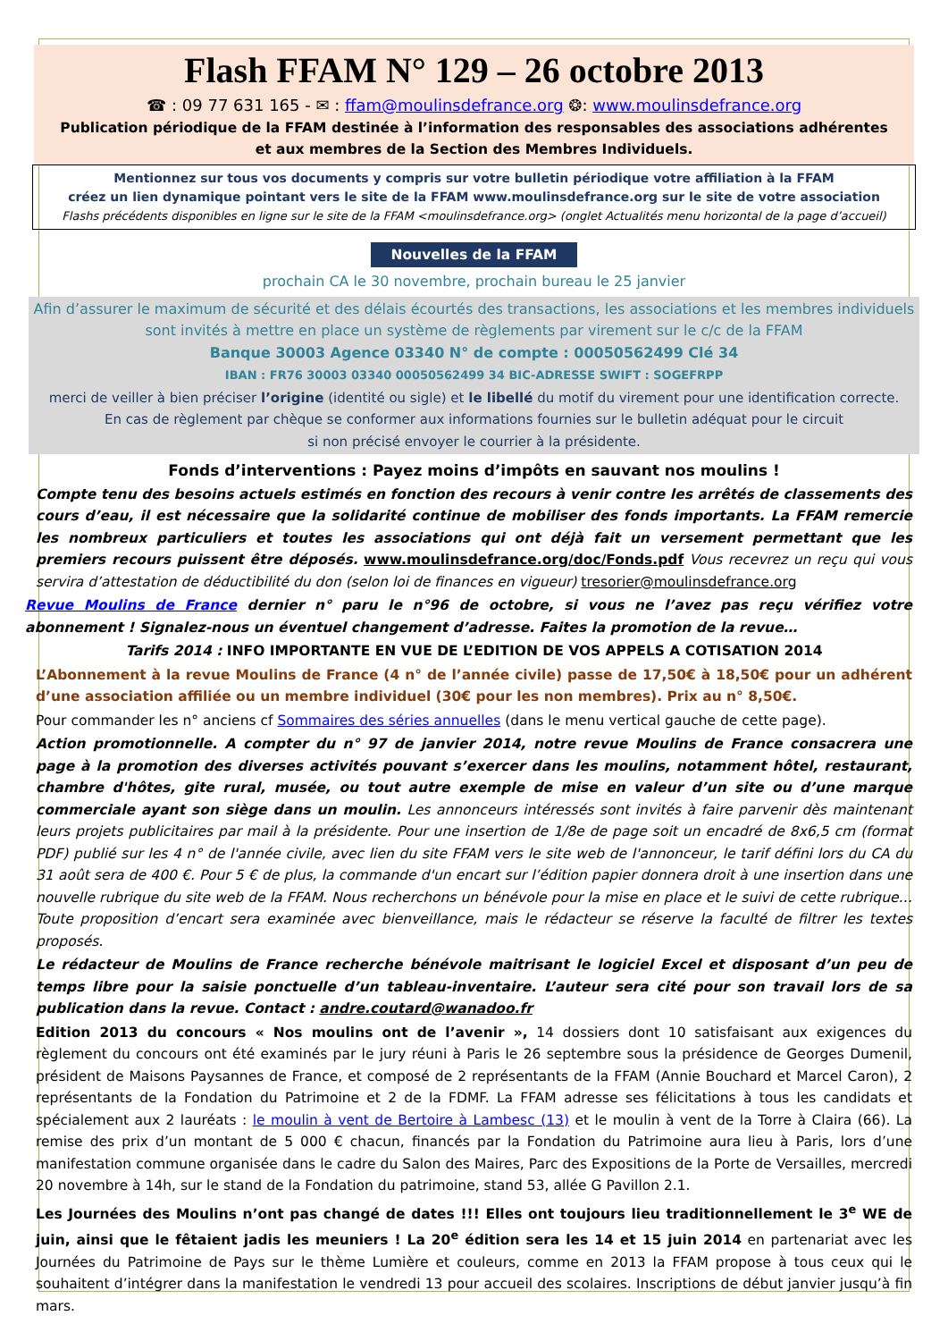Flash FFAM N° 129 – 26 octobre 2013
☎ : 09 77 631 165 - ✉ : ffam@moulinsdefrance.org ❂: www.moulinsdefrance.org
Publication périodique de la FFAM destinée à l’information des responsables des associations adhérentes
et aux membres de la Section des Membres Individuels.
Mentionnez sur tous vos documents y compris sur votre bulletin périodique votre affiliation à la FFAM
créez un lien dynamique pointant vers le site de la FFAM www.moulinsdefrance.org sur le site de votre association
Flashs précédents disponibles en ligne sur le site de la FFAM <moulinsdefrance.org> (onglet Actualités menu horizontal de la page d’accueil)
Nouvelles de la FFAM
prochain CA le 30 novembre, prochain bureau le 25 janvier
Afin d’assurer le maximum de sécurité et des délais écourtés des transactions, les associations et les membres individuels sont invités à mettre en place un système de règlements par virement sur le c/c de la FFAM
Banque 30003 Agence 03340 N° de compte : 00050562499 Clé 34
IBAN : FR76 30003 03340 00050562499 34 BIC-ADRESSE SWIFT : SOGEFRPP
merci de veiller à bien préciser l’origine (identité ou sigle) et le libellé du motif du virement pour une identification correcte.
En cas de règlement par chèque se conformer aux informations fournies sur le bulletin adéquat pour le circuit
si non précisé envoyer le courrier à la présidente.
Fonds d’interventions : Payez moins d’impôts en sauvant nos moulins !
Compte tenu des besoins actuels estimés en fonction des recours à venir contre les arrêtés de classements des cours d’eau, il est nécessaire que la solidarité continue de mobiliser des fonds importants. La FFAM remercie les nombreux particuliers et toutes les associations qui ont déjà fait un versement permettant que les premiers recours puissent être déposés. www.moulinsdefrance.org/doc/Fonds.pdf Vous recevrez un reçu qui vous servira d’attestation de déductibilité du don (selon loi de finances en vigueur) tresorier@moulinsdefrance.org
Revue Moulins de France dernier n° paru le n°96 de octobre, si vous ne l’avez pas reçu vérifiez votre abonnement ! Signalez-nous un éventuel changement d’adresse. Faites la promotion de la revue…
Tarifs 2014 : INFO IMPORTANTE EN VUE DE L’EDITION DE VOS APPELS A COTISATION 2014
L’Abonnement à la revue Moulins de France (4 n° de l’année civile) passe de 17,50€ à 18,50€ pour un adhérent d’une association affiliée ou un membre individuel (30€ pour les non membres). Prix au n° 8,50€.
Pour commander les n° anciens cf Sommaires des séries annuelles (dans le menu vertical gauche de cette page).
Action promotionnelle. A compter du n° 97 de janvier 2014, notre revue Moulins de France consacrera une page à la promotion des diverses activités pouvant s’exercer dans les moulins, notamment hôtel, restaurant, chambre d'hôtes, gite rural, musée, ou tout autre exemple de mise en valeur d’un site ou d’une marque commerciale ayant son siège dans un moulin. Les annonceurs intéressés sont invités à faire parvenir dès maintenant leurs projets publicitaires par mail à la présidente. Pour une insertion de 1/8e de page soit un encadré de 8x6,5 cm (format PDF) publié sur les 4 n° de l'année civile, avec lien du site FFAM vers le site web de l'annonceur, le tarif défini lors du CA du 31 août sera de 400 €. Pour 5 € de plus, la commande d'un encart sur l’édition papier donnera droit à une insertion dans une nouvelle rubrique du site web de la FFAM. Nous recherchons un bénévole pour la mise en place et le suivi de cette rubrique… Toute proposition d’encart sera examinée avec bienveillance, mais le rédacteur se réserve la faculté de filtrer les textes proposés.
Le rédacteur de Moulins de France recherche bénévole maitrisant le logiciel Excel et disposant d’un peu de temps libre pour la saisie ponctuelle d’un tableau-inventaire. L’auteur sera cité pour son travail lors de sa publication dans la revue. Contact : andre.coutard@wanadoo.fr
Edition 2013 du concours « Nos moulins ont de l’avenir », 14 dossiers dont 10 satisfaisant aux exigences du règlement du concours ont été examinés par le jury réuni à Paris le 26 septembre sous la présidence de Georges Dumenil, président de Maisons Paysannes de France, et composé de 2 représentants de la FFAM (Annie Bouchard et Marcel Caron), 2 représentants de la Fondation du Patrimoine et 2 de la FDMF. La FFAM adresse ses félicitations à tous les candidats et spécialement aux 2 lauréats : le moulin à vent de Bertoire à Lambesc (13) et le moulin à vent de la Torre à Claira (66). La remise des prix d’un montant de 5 000 € chacun, financés par la Fondation du Patrimoine aura lieu à Paris, lors d’une manifestation commune organisée dans le cadre du Salon des Maires, Parc des Expositions de la Porte de Versailles, mercredi 20 novembre à 14h, sur le stand de la Fondation du patrimoine, stand 53, allée G Pavillon 2.1.
Les Journées des Moulins n’ont pas changé de dates !!! Elles ont toujours lieu traditionnellement le 3<sup>e</sup> WE de juin, ainsi que le fêtaient jadis les meuniers ! La 20<sup>e</sup> édition sera les 14 et 15 juin 2014 en partenariat avec les Journées du Patrimoine de Pays sur le thème Lumière et couleurs, comme en 2013 la FFAM propose à tous ceux qui le souhaitent d’intégrer dans la manifestation le vendredi 13 pour accueil des scolaires. Inscriptions de début janvier jusqu’à fin mars.